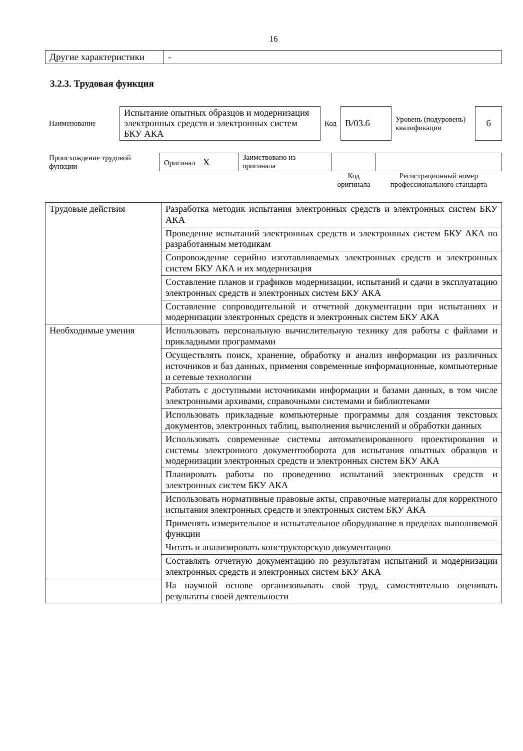16
| Другие характеристики | - |
3.2.3. Трудовая функция
| Наименование | Испытание опытных образцов и модернизация электронных средств и электронных систем БКУ АКА | Код | B/03.6 | Уровень (подуровень) квалификации | 6 |
| Происхождение трудовой функции | Оригинал X | Заимствовано из оригинала | | |
| | | | Код оригинала | Регистрационный номер профессионального стандарта |
| Трудовые действия | Разработка методик испытания электронных средств и электронных систем БКУ АКА |
| | Проведение испытаний электронных средств и электронных систем БКУ АКА по разработанным методикам |
| | Сопровождение серийно изготавливаемых электронных средств и электронных систем БКУ АКА и их модернизация |
| | Составление планов и графиков модернизации, испытаний и сдачи в эксплуатацию электронных средств и электронных систем БКУ АКА |
| | Составление сопроводительной и отчетной документации при испытаниях и модернизации электронных средств и электронных систем БКУ АКА |
| Необходимые умения | Использовать персональную вычислительную технику для работы с файлами и прикладными программами |
| | Осуществлять поиск, хранение, обработку и анализ информации из различных источников и баз данных, применяя современные информационные, компьютерные и сетевые технологии |
| | Работать с доступными источниками информации и базами данных, в том числе электронными архивами, справочными системами и библиотеками |
| | Использовать прикладные компьютерные программы для создания текстовых документов, электронных таблиц, выполнения вычислений и обработки данных |
| | Использовать современные системы автоматизированного проектирования и системы электронного документооборота для испытания опытных образцов и модернизации электронных средств и электронных систем БКУ АКА |
| | Планировать работы по проведению испытаний электронных средств и электронных систем БКУ АКА |
| | Использовать нормативные правовые акты, справочные материалы для корректного испытания электронных средств и электронных систем БКУ АКА |
| | Применять измерительное и испытательное оборудование в пределах выполняемой функции |
| | Читать и анализировать конструкторскую документацию |
| | Составлять отчетную документацию по результатам испытаний и модернизации электронных средств и электронных систем БКУ АКА |
| | На научной основе организовывать свой труд, самостоятельно оценивать результаты своей деятельности |